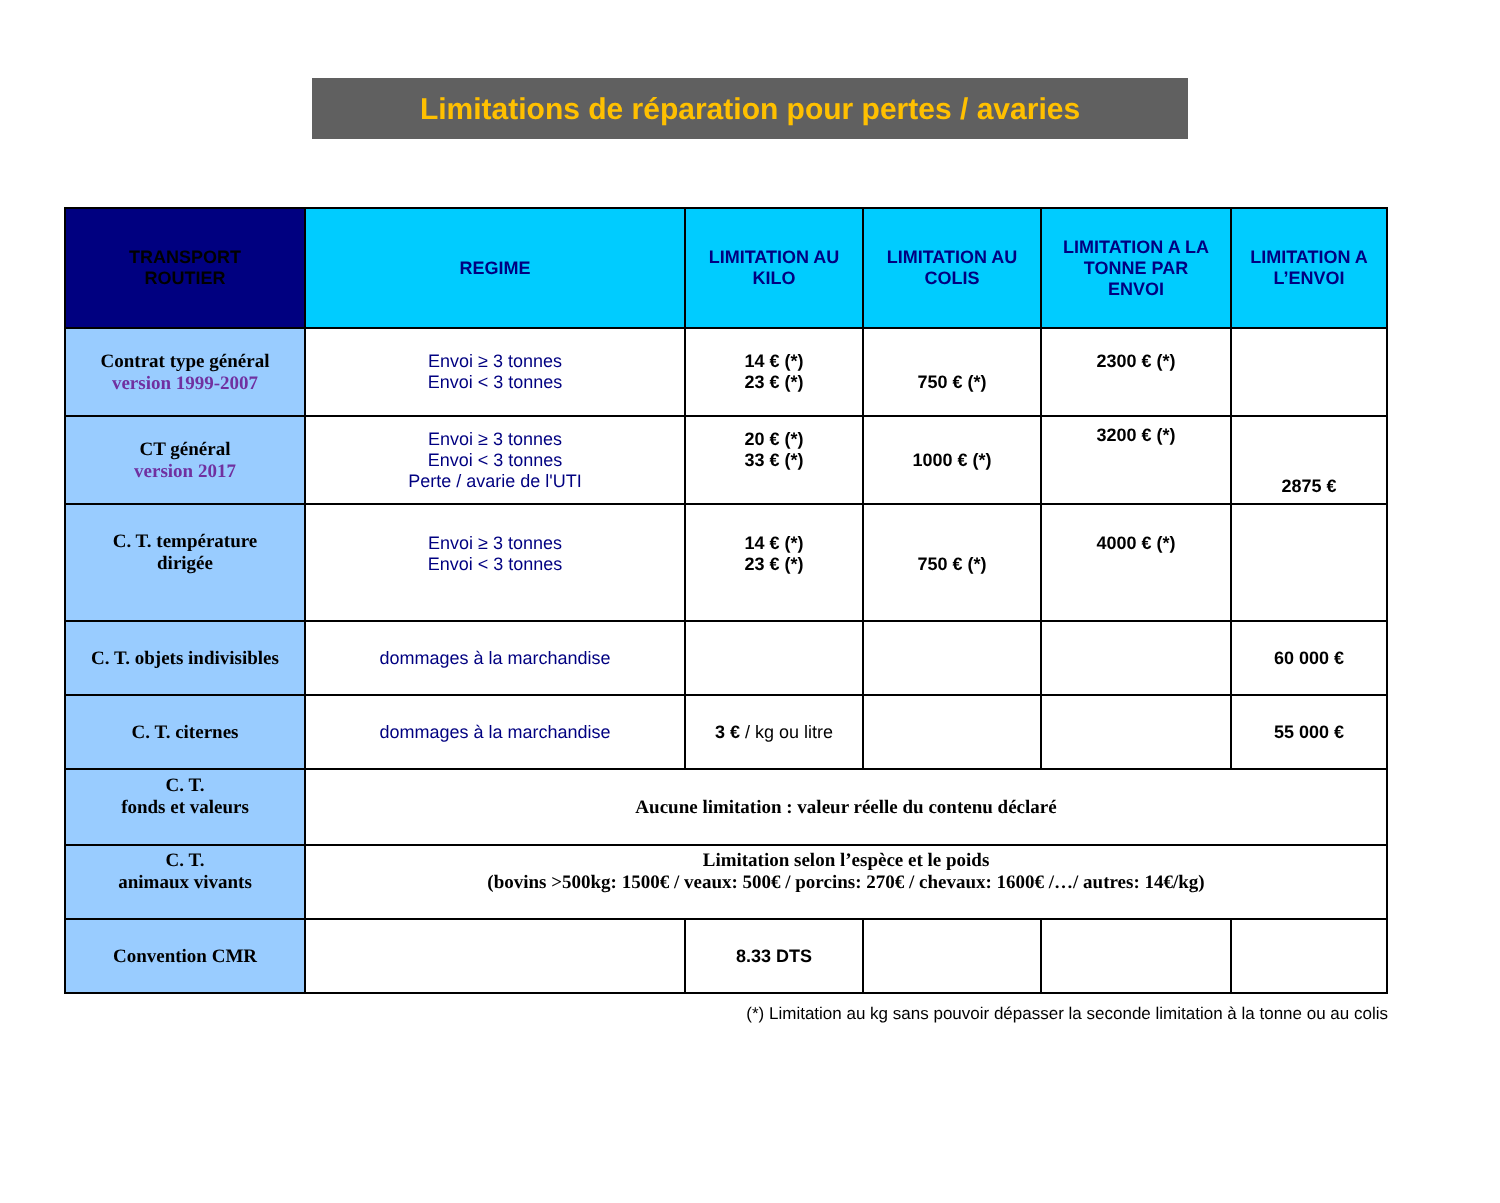Limitations de réparation pour pertes / avaries
| TRANSPORT ROUTIER | REGIME | LIMITATION AU KILO | LIMITATION AU COLIS | LIMITATION A LA TONNE PAR ENVOI | LIMITATION A L’ENVOI |
| --- | --- | --- | --- | --- | --- |
| Contrat type général version 1999-2007 | Envoi ≥ 3 tonnes Envoi < 3 tonnes | 14 € (*) 23 € (*) | 750 € (*) | 2300 € (*) | |
| CT général version 2017 | Envoi ≥ 3 tonnes Envoi < 3 tonnes Perte / avarie de l'UTI | 20 € (*) 33 € (*) | 1000 € (*) | 3200 € (*) | 2875 € |
| C. T. température dirigée | Envoi ≥ 3 tonnes Envoi < 3 tonnes | 14 € (*) 23 € (*) | 750 € (*) | 4000 € (*) | |
| C. T. objets indivisibles | dommages à la marchandise | | | | 60 000 € |
| C. T. citernes | dommages à la marchandise | 3 € / kg ou litre | | | 55 000 € |
| C. T. fonds et valeurs | Aucune limitation : valeur réelle du contenu déclaré | | | | |
| C. T. animaux vivants | Limitation selon l’espèce et le poids (bovins >500kg: 1500€ / veaux: 500€ / porcins: 270€ / chevaux: 1600€ /…/ autres: 14€/kg) | | | | |
| Convention CMR | | 8.33 DTS | | | |
(*) Limitation au kg sans pouvoir dépasser la seconde limitation à la tonne ou au colis